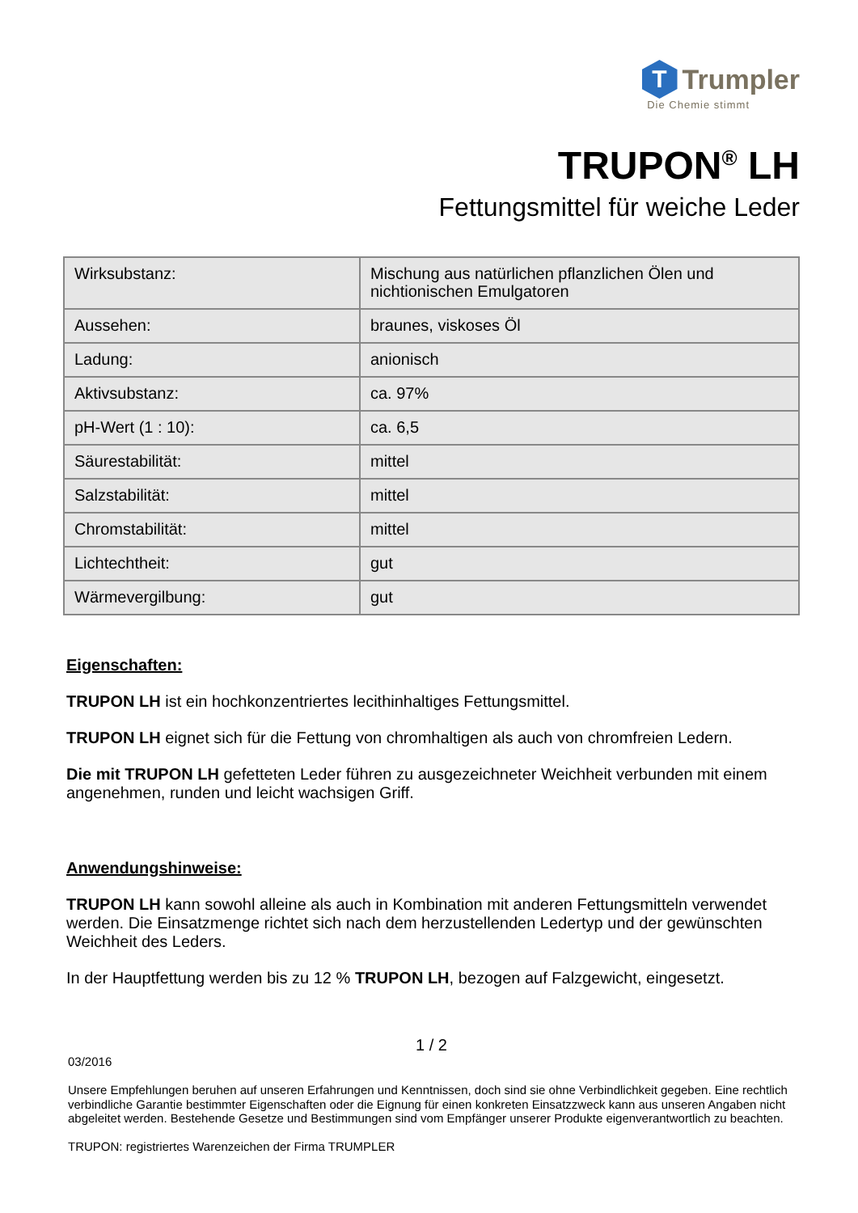T
Trumpler
Die Chemie stimmt
TRUPON<sup>®</sup> LH
Fettungsmittel für weiche Leder
| Wirksubstanz: | Mischung aus natürlichen pflanzlichen Ölen und nichtionischen Emulgatoren |
| Aussehen: | braunes, viskoses Öl |
| Ladung: | anionisch |
| Aktivsubstanz: | ca. 97% |
| pH-Wert (1 : 10): | ca. 6,5 |
| Säurestabilität: | mittel |
| Salzstabilität: | mittel |
| Chromstabilität: | mittel |
| Lichtechtheit: | gut |
| Wärmevergilbung: | gut |
Eigenschaften:
TRUPON LH ist ein hochkonzentriertes lecithinhaltiges Fettungsmittel.
TRUPON LH eignet sich für die Fettung von chromhaltigen als auch von chromfreien Ledern.
Die mit TRUPON LH gefetteten Leder führen zu ausgezeichneter Weichheit verbunden mit einem angenehmen, runden und leicht wachsigen Griff.
Anwendungshinweise:
TRUPON LH kann sowohl alleine als auch in Kombination mit anderen Fettungsmitteln verwendet werden. Die Einsatzmenge richtet sich nach dem herzustellenden Ledertyp und der gewünschten Weichheit des Leders.
In der Hauptfettung werden bis zu 12 % TRUPON LH, bezogen auf Falzgewicht, eingesetzt.
1 / 2
03/2016
Unsere Empfehlungen beruhen auf unseren Erfahrungen und Kenntnissen, doch sind sie ohne Verbindlichkeit gegeben. Eine rechtlich verbindliche Garantie bestimmter Eigenschaften oder die Eignung für einen konkreten Einsatzzweck kann aus unseren Angaben nicht abgeleitet werden. Bestehende Gesetze und Bestimmungen sind vom Empfänger unserer Produkte eigenverantwortlich zu beachten.
TRUPON: registriertes Warenzeichen der Firma TRUMPLER